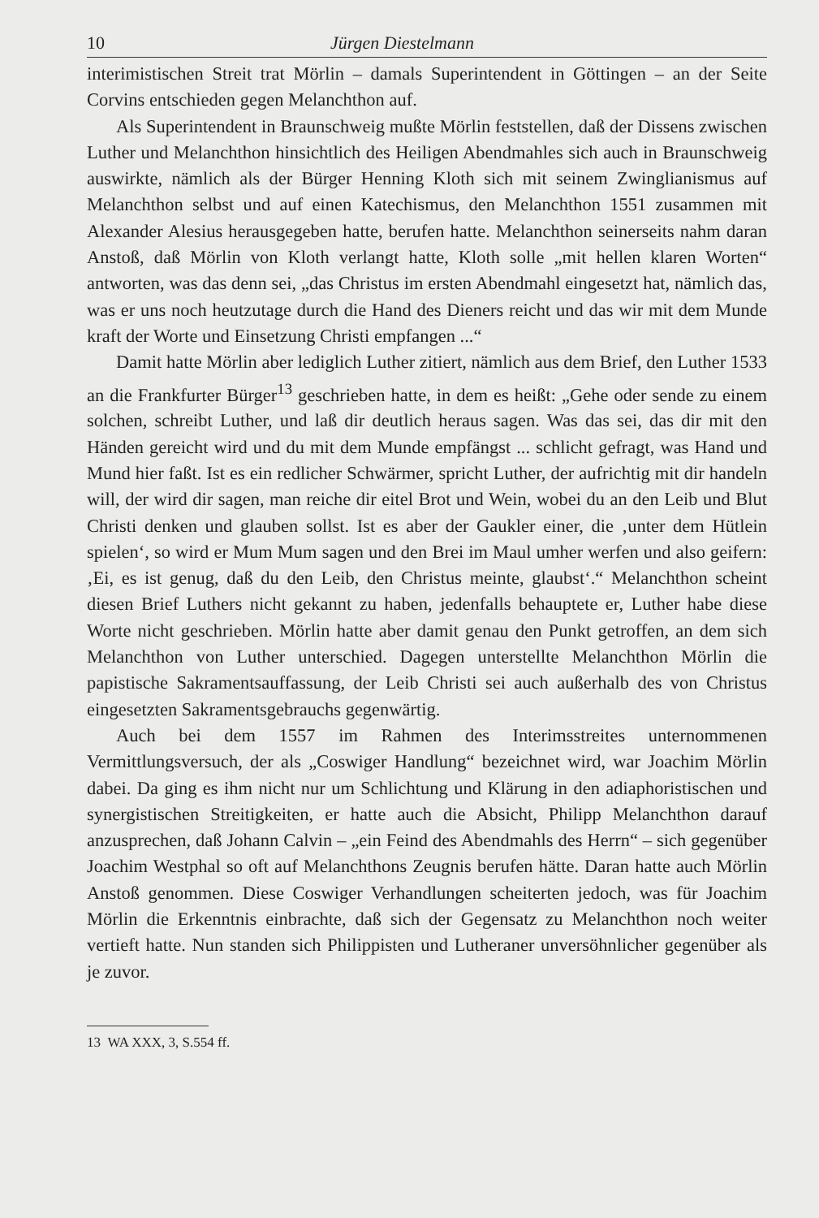10 Jürgen Diestelmann
interimistischen Streit trat Mörlin – damals Superintendent in Göttingen – an der Seite Corvins entschieden gegen Melanchthon auf.
Als Superintendent in Braunschweig mußte Mörlin feststellen, daß der Dissens zwischen Luther und Melanchthon hinsichtlich des Heiligen Abendmahles sich auch in Braunschweig auswirkte, nämlich als der Bürger Henning Kloth sich mit seinem Zwinglianismus auf Melanchthon selbst und auf einen Katechismus, den Melanchthon 1551 zusammen mit Alexander Alesius herausgegeben hatte, berufen hatte. Melanchthon seinerseits nahm daran Anstoß, daß Mörlin von Kloth verlangt hatte, Kloth solle „mit hellen klaren Worten“ antworten, was das denn sei, „das Christus im ersten Abendmahl eingesetzt hat, nämlich das, was er uns noch heutzutage durch die Hand des Dieners reicht und das wir mit dem Munde kraft der Worte und Einsetzung Christi empfangen ...“
Damit hatte Mörlin aber lediglich Luther zitiert, nämlich aus dem Brief, den Luther 1533 an die Frankfurter Bürger<sup>13</sup> geschrieben hatte, in dem es heißt: „Gehe oder sende zu einem solchen, schreibt Luther, und laß dir deutlich heraus sagen. Was das sei, das dir mit den Händen gereicht wird und du mit dem Munde empfängst ... schlicht gefragt, was Hand und Mund hier faßt. Ist es ein redlicher Schwärmer, spricht Luther, der aufrichtig mit dir handeln will, der wird dir sagen, man reiche dir eitel Brot und Wein, wobei du an den Leib und Blut Christi denken und glauben sollst. Ist es aber der Gaukler einer, die ‚unter dem Hütlein spielen‘, so wird er Mum Mum sagen und den Brei im Maul umher werfen und also geifern: ‚Ei, es ist genug, daß du den Leib, den Christus meinte, glaubst‘.“ Melanchthon scheint diesen Brief Luthers nicht gekannt zu haben, jedenfalls behauptete er, Luther habe diese Worte nicht geschrieben. Mörlin hatte aber damit genau den Punkt getroffen, an dem sich Melanchthon von Luther unterschied. Dagegen unterstellte Melanchthon Mörlin die papistische Sakramentsauffassung, der Leib Christi sei auch außerhalb des von Christus eingesetzten Sakramentsgebrauchs gegenwärtig.
Auch bei dem 1557 im Rahmen des Interimsstreites unternommenen Vermittlungsversuch, der als „Coswiger Handlung“ bezeichnet wird, war Joachim Mörlin dabei. Da ging es ihm nicht nur um Schlichtung und Klärung in den adiaphoristischen und synergistischen Streitigkeiten, er hatte auch die Absicht, Philipp Melanchthon darauf anzusprechen, daß Johann Calvin – „ein Feind des Abendmahls des Herrn“ – sich gegenüber Joachim Westphal so oft auf Melanchthons Zeugnis berufen hätte. Daran hatte auch Mörlin Anstoß genommen. Diese Coswiger Verhandlungen scheiterten jedoch, was für Joachim Mörlin die Erkenntnis einbrachte, daß sich der Gegensatz zu Melanchthon noch weiter vertieft hatte. Nun standen sich Philippisten und Lutheraner unversöhnlicher gegenüber als je zuvor.
13 WA XXX, 3, S.554 ff.